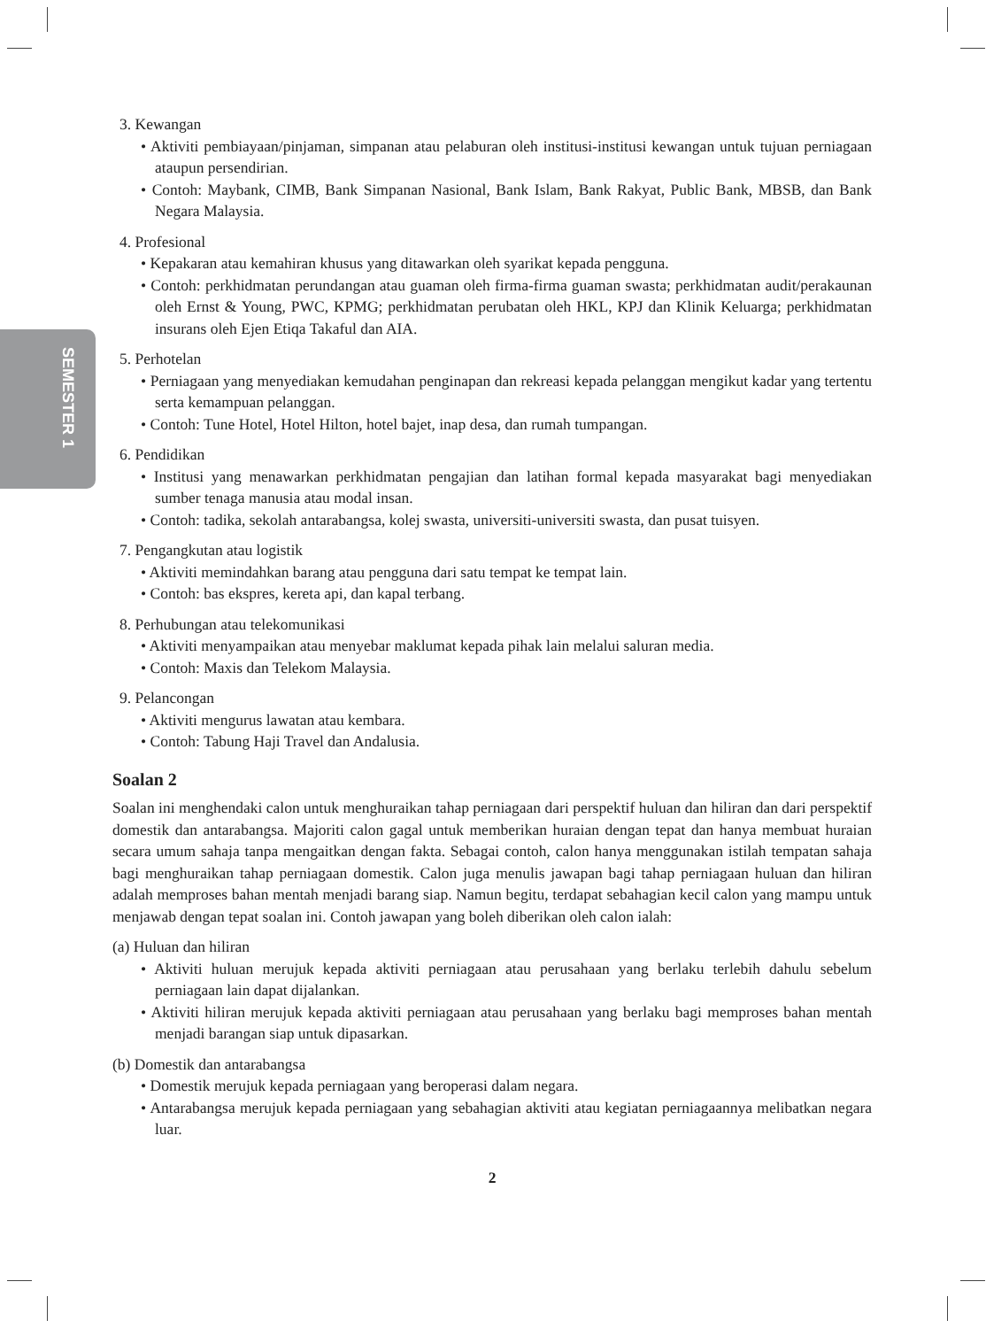SEMESTER 1
3. Kewangan
• Aktiviti pembiayaan/pinjaman, simpanan atau pelaburan oleh institusi-institusi kewangan untuk tujuan perniagaan ataupun persendirian.
• Contoh: Maybank, CIMB, Bank Simpanan Nasional, Bank Islam, Bank Rakyat, Public Bank, MBSB, dan Bank Negara Malaysia.
4. Profesional
• Kepakaran atau kemahiran khusus yang ditawarkan oleh syarikat kepada pengguna.
• Contoh: perkhidmatan perundangan atau guaman oleh firma-firma guaman swasta; perkhidmatan audit/perakaunan oleh Ernst & Young, PWC, KPMG; perkhidmatan perubatan oleh HKL, KPJ dan Klinik Keluarga; perkhidmatan insurans oleh Ejen Etiqa Takaful dan AIA.
5. Perhotelan
• Perniagaan yang menyediakan kemudahan penginapan dan rekreasi kepada pelanggan mengikut kadar yang tertentu serta kemampuan pelanggan.
• Contoh: Tune Hotel, Hotel Hilton, hotel bajet, inap desa, dan rumah tumpangan.
6. Pendidikan
• Institusi yang menawarkan perkhidmatan pengajian dan latihan formal kepada masyarakat bagi menyediakan sumber tenaga manusia atau modal insan.
• Contoh: tadika, sekolah antarabangsa, kolej swasta, universiti-universiti swasta, dan pusat tuisyen.
7. Pengangkutan atau logistik
• Aktiviti memindahkan barang atau pengguna dari satu tempat ke tempat lain.
• Contoh: bas ekspres, kereta api, dan kapal terbang.
8. Perhubungan atau telekomunikasi
• Aktiviti menyampaikan atau menyebar maklumat kepada pihak lain melalui saluran media.
• Contoh: Maxis dan Telekom Malaysia.
9. Pelancongan
• Aktiviti mengurus lawatan atau kembara.
• Contoh: Tabung Haji Travel dan Andalusia.
Soalan 2
Soalan ini menghendaki calon untuk menghuraikan tahap perniagaan dari perspektif huluan dan hiliran dan dari perspektif domestik dan antarabangsa. Majoriti calon gagal untuk memberikan huraian dengan tepat dan hanya membuat huraian secara umum sahaja tanpa mengaitkan dengan fakta. Sebagai contoh, calon hanya menggunakan istilah tempatan sahaja bagi menghuraikan tahap perniagaan domestik. Calon juga menulis jawapan bagi tahap perniagaan huluan dan hiliran adalah memproses bahan mentah menjadi barang siap. Namun begitu, terdapat sebahagian kecil calon yang mampu untuk menjawab dengan tepat soalan ini. Contoh jawapan yang boleh diberikan oleh calon ialah:
(a) Huluan dan hiliran
• Aktiviti huluan merujuk kepada aktiviti perniagaan atau perusahaan yang berlaku terlebih dahulu sebelum perniagaan lain dapat dijalankan.
• Aktiviti hiliran merujuk kepada aktiviti perniagaan atau perusahaan yang berlaku bagi memproses bahan mentah menjadi barangan siap untuk dipasarkan.
(b) Domestik dan antarabangsa
• Domestik merujuk kepada perniagaan yang beroperasi dalam negara.
• Antarabangsa merujuk kepada perniagaan yang sebahagian aktiviti atau kegiatan perniagaannya melibatkan negara luar.
2